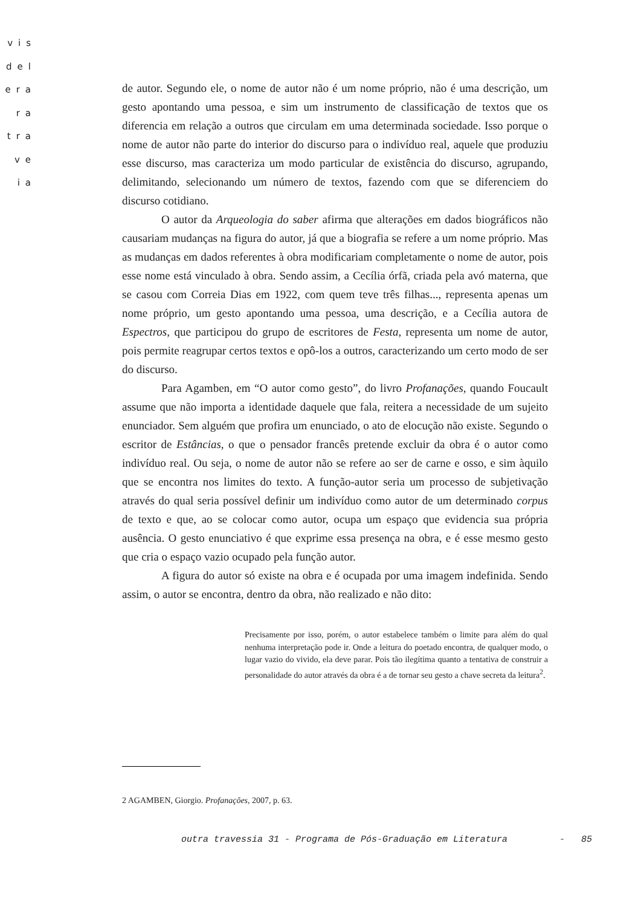vis
del
era
ra
tra
ve
ia
de autor. Segundo ele, o nome de autor não é um nome próprio, não é uma descrição, um gesto apontando uma pessoa, e sim um instrumento de classificação de textos que os diferencia em relação a outros que circulam em uma determinada sociedade. Isso porque o nome de autor não parte do interior do discurso para o indivíduo real, aquele que produziu esse discurso, mas caracteriza um modo particular de existência do discurso, agrupando, delimitando, selecionando um número de textos, fazendo com que se diferenciem do discurso cotidiano.
O autor da Arqueologia do saber afirma que alterações em dados biográficos não causariam mudanças na figura do autor, já que a biografia se refere a um nome próprio. Mas as mudanças em dados referentes à obra modificariam completamente o nome de autor, pois esse nome está vinculado à obra. Sendo assim, a Cecília órfã, criada pela avó materna, que se casou com Correia Dias em 1922, com quem teve três filhas..., representa apenas um nome próprio, um gesto apontando uma pessoa, uma descrição, e a Cecília autora de Espectros, que participou do grupo de escritores de Festa, representa um nome de autor, pois permite reagrupar certos textos e opô-los a outros, caracterizando um certo modo de ser do discurso.
Para Agamben, em “O autor como gesto”, do livro Profanações, quando Foucault assume que não importa a identidade daquele que fala, reitera a necessidade de um sujeito enunciador. Sem alguém que profira um enunciado, o ato de elocução não existe. Segundo o escritor de Estâncias, o que o pensador francês pretende excluir da obra é o autor como indivíduo real. Ou seja, o nome de autor não se refere ao ser de carne e osso, e sim àquilo que se encontra nos limites do texto. A função-autor seria um processo de subjetivação através do qual seria possível definir um indivíduo como autor de um determinado corpus de texto e que, ao se colocar como autor, ocupa um espaço que evidencia sua própria ausência. O gesto enunciativo é que exprime essa presença na obra, e é esse mesmo gesto que cria o espaço vazio ocupado pela função autor.
A figura do autor só existe na obra e é ocupada por uma imagem indefinida. Sendo assim, o autor se encontra, dentro da obra, não realizado e não dito:
Precisamente por isso, porém, o autor estabelece também o limite para além do qual nenhuma interpretação pode ir. Onde a leitura do poetado encontra, de qualquer modo, o lugar vazio do vivido, ela deve parar. Pois tão ilegítima quanto a tentativa de construir a personalidade do autor através da obra é a de tornar seu gesto a chave secreta da leitura<sup>2</sup>.
2 AGAMBEN, Giorgio. Profanações, 2007, p. 63.
outra travessia 31 - Programa de Pós-Graduação em Literatura - 85